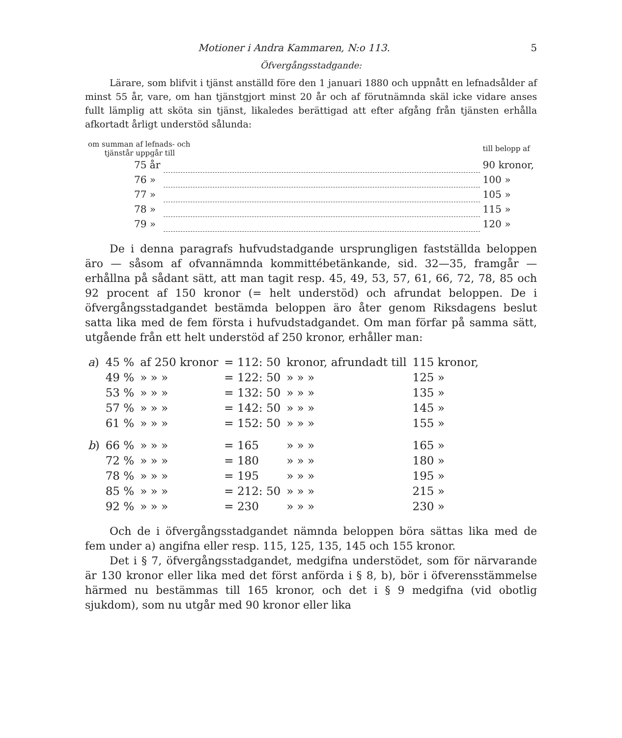Motioner i Andra Kammaren, N:o 113. 5
Öfvergångsstadgande:
Lärare, som blifvit i tjänst anställd före den 1 januari 1880 och uppnått en lefnadsålder af minst 55 år, vare, om han tjänstgjort minst 20 år och af förutnämnda skäl icke vidare anses fullt lämplig att sköta sin tjänst, likaledes berättigad att efter afgång från tjänsten erhålla afkortadt årligt understöd sålunda:
| om summan af lefnads- och tjänstår uppgår till | | till belopp af |
| 75 år | | 90 kronor, |
| 76 » | | 100 » |
| 77 » | | 105 » |
| 78 » | | 115 » |
| 79 » | | 120 » |
De i denna paragrafs hufvudstadgande ursprungligen fastställda beloppen äro — såsom af ofvannämnda kommittébetänkande, sid. 32—35, framgår — erhållna på sådant sätt, att man tagit resp. 45, 49, 53, 57, 61, 66, 72, 78, 85 och 92 procent af 150 kronor (= helt understöd) och afrundat beloppen. De i öfvergångsstadgandet bestämda beloppen äro åter genom Riksdagens beslut satta lika med de fem första i hufvudstadgandet. Om man förfar på samma sätt, utgående från ett helt understöd af 250 kronor, erhåller man:
| a ) | 45 % | af 250 kronor | = 112: 50 | kronor, afrundadt till | 115 kronor, |
| | 49 % | » » » | = 122: 50 | » » » | 125 » |
| | 53 % | » » » | = 132: 50 | » » » | 135 » |
| | 57 % | » » » | = 142: 50 | » » » | 145 » |
| | 61 % | » » » | = 152: 50 | » » » | 155 » |
| b ) | 66 % | » » » | = 165 | » » » | 165 » |
| | 72 % | » » » | = 180 | » » » | 180 » |
| | 78 % | » » » | = 195 | » » » | 195 » |
| | 85 % | » » » | = 212: 50 | » » » | 215 » |
| | 92 % | » » » | = 230 | » » » | 230 » |
Och de i öfvergångsstadgandet nämnda beloppen böra sättas lika med de fem under a) angifna eller resp. 115, 125, 135, 145 och 155 kronor.
Det i § 7, öfvergångsstadgandet, medgifna understödet, som för närvarande är 130 kronor eller lika med det först anförda i § 8, b), bör i öfverensstämmelse härmed nu bestämmas till 165 kronor, och det i § 9 medgifna (vid obotlig sjukdom), som nu utgår med 90 kronor eller lika